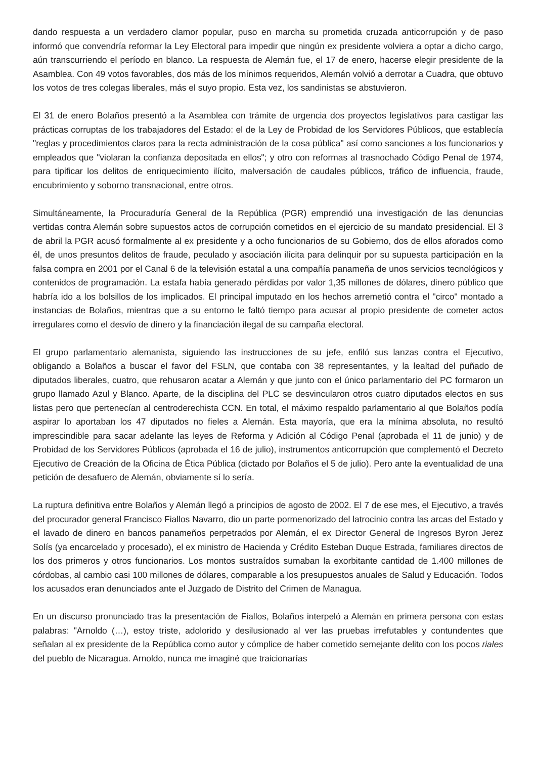dando respuesta a un verdadero clamor popular, puso en marcha su prometida cruzada anticorrupción y de paso informó que convendría reformar la Ley Electoral para impedir que ningún ex presidente volviera a optar a dicho cargo, aún transcurriendo el período en blanco. La respuesta de Alemán fue, el 17 de enero, hacerse elegir presidente de la Asamblea. Con 49 votos favorables, dos más de los mínimos requeridos, Alemán volvió a derrotar a Cuadra, que obtuvo los votos de tres colegas liberales, más el suyo propio. Esta vez, los sandinistas se abstuvieron.
El 31 de enero Bolaños presentó a la Asamblea con trámite de urgencia dos proyectos legislativos para castigar las prácticas corruptas de los trabajadores del Estado: el de la Ley de Probidad de los Servidores Públicos, que establecía "reglas y procedimientos claros para la recta administración de la cosa pública" así como sanciones a los funcionarios y empleados que "violaran la confianza depositada en ellos"; y otro con reformas al trasnochado Código Penal de 1974, para tipificar los delitos de enriquecimiento ilícito, malversación de caudales públicos, tráfico de influencia, fraude, encubrimiento y soborno transnacional, entre otros.
Simultáneamente, la Procuraduría General de la República (PGR) emprendió una investigación de las denuncias vertidas contra Alemán sobre supuestos actos de corrupción cometidos en el ejercicio de su mandato presidencial. El 3 de abril la PGR acusó formalmente al ex presidente y a ocho funcionarios de su Gobierno, dos de ellos aforados como él, de unos presuntos delitos de fraude, peculado y asociación ilícita para delinquir por su supuesta participación en la falsa compra en 2001 por el Canal 6 de la televisión estatal a una compañía panameña de unos servicios tecnológicos y contenidos de programación. La estafa había generado pérdidas por valor 1,35 millones de dólares, dinero público que habría ido a los bolsillos de los implicados. El principal imputado en los hechos arremetió contra el "circo" montado a instancias de Bolaños, mientras que a su entorno le faltó tiempo para acusar al propio presidente de cometer actos irregulares como el desvío de dinero y la financiación ilegal de su campaña electoral.
El grupo parlamentario alemanista, siguiendo las instrucciones de su jefe, enfiló sus lanzas contra el Ejecutivo, obligando a Bolaños a buscar el favor del FSLN, que contaba con 38 representantes, y la lealtad del puñado de diputados liberales, cuatro, que rehusaron acatar a Alemán y que junto con el único parlamentario del PC formaron un grupo llamado Azul y Blanco. Aparte, de la disciplina del PLC se desvincularon otros cuatro diputados electos en sus listas pero que pertenecían al centroderechista CCN. En total, el máximo respaldo parlamentario al que Bolaños podía aspirar lo aportaban los 47 diputados no fieles a Alemán. Esta mayoría, que era la mínima absoluta, no resultó imprescindible para sacar adelante las leyes de Reforma y Adición al Código Penal (aprobada el 11 de junio) y de Probidad de los Servidores Públicos (aprobada el 16 de julio), instrumentos anticorrupción que complementó el Decreto Ejecutivo de Creación de la Oficina de Ética Pública (dictado por Bolaños el 5 de julio). Pero ante la eventualidad de una petición de desafuero de Alemán, obviamente sí lo sería.
La ruptura definitiva entre Bolaños y Alemán llegó a principios de agosto de 2002. El 7 de ese mes, el Ejecutivo, a través del procurador general Francisco Fiallos Navarro, dio un parte pormenorizado del latrocinio contra las arcas del Estado y el lavado de dinero en bancos panameños perpetrados por Alemán, el ex Director General de Ingresos Byron Jerez Solís (ya encarcelado y procesado), el ex ministro de Hacienda y Crédito Esteban Duque Estrada, familiares directos de los dos primeros y otros funcionarios. Los montos sustraídos sumaban la exorbitante cantidad de 1.400 millones de córdobas, al cambio casi 100 millones de dólares, comparable a los presupuestos anuales de Salud y Educación. Todos los acusados eran denunciados ante el Juzgado de Distrito del Crimen de Managua.
En un discurso pronunciado tras la presentación de Fiallos, Bolaños interpeló a Alemán en primera persona con estas palabras: "Arnoldo (…), estoy triste, adolorido y desilusionado al ver las pruebas irrefutables y contundentes que señalan al ex presidente de la República como autor y cómplice de haber cometido semejante delito con los pocos riales del pueblo de Nicaragua. Arnoldo, nunca me imaginé que traicionarías